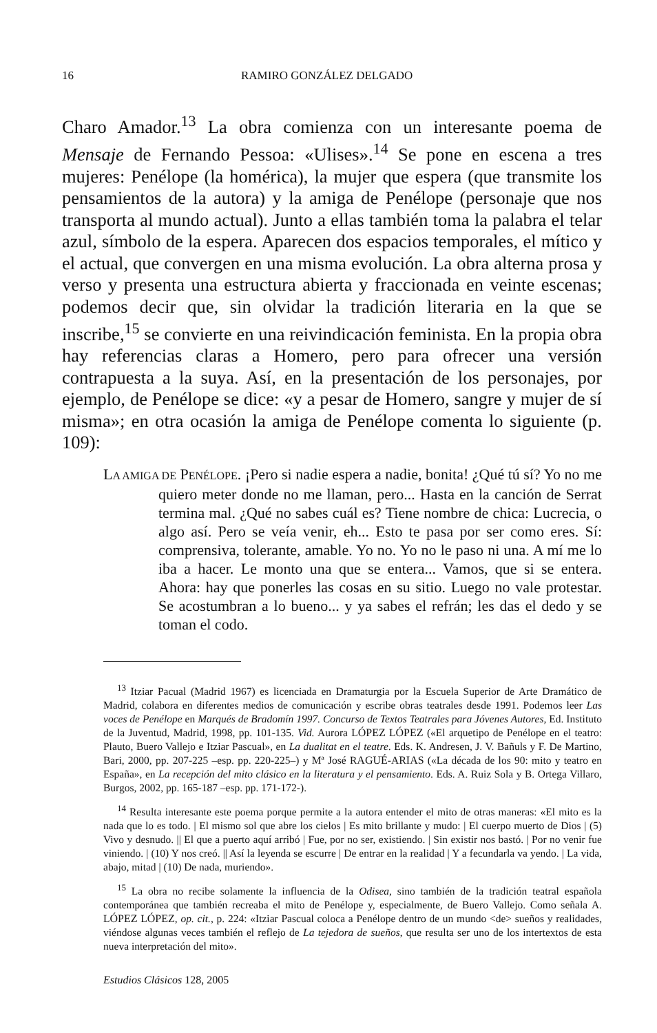16 RAMIRO GONZÁLEZ DELGADO
Charo Amador.<sup>13</sup> La obra comienza con un interesante poema de Mensaje de Fernando Pessoa: «Ulises».<sup>14</sup> Se pone en escena a tres mujeres: Penélope (la homérica), la mujer que espera (que transmite los pensamientos de la autora) y la amiga de Penélope (personaje que nos transporta al mundo actual). Junto a ellas también toma la palabra el telar azul, símbolo de la espera. Aparecen dos espacios temporales, el mítico y el actual, que convergen en una misma evolución. La obra alterna prosa y verso y presenta una estructura abierta y fraccionada en veinte escenas; podemos decir que, sin olvidar la tradición literaria en la que se inscribe,<sup>15</sup> se convierte en una reivindicación feminista. En la propia obra hay referencias claras a Homero, pero para ofrecer una versión contrapuesta a la suya. Así, en la presentación de los personajes, por ejemplo, de Penélope se dice: «y a pesar de Homero, sangre y mujer de sí misma»; en otra ocasión la amiga de Penélope comenta lo siguiente (p. 109):
LA AMIGA DE PENÉLOPE. ¡Pero si nadie espera a nadie, bonita! ¿Qué tú sí? Yo no me quiero meter donde no me llaman, pero... Hasta en la canción de Serrat termina mal. ¿Qué no sabes cuál es? Tiene nombre de chica: Lucrecia, o algo así. Pero se veía venir, eh... Esto te pasa por ser como eres. Sí: comprensiva, tolerante, amable. Yo no. Yo no le paso ni una. A mí me lo iba a hacer. Le monto una que se entera... Vamos, que si se entera. Ahora: hay que ponerles las cosas en su sitio. Luego no vale protestar. Se acostumbran a lo bueno... y ya sabes el refrán; les das el dedo y se toman el codo.
<sup>13</sup> Itziar Pacual (Madrid 1967) es licenciada en Dramaturgia por la Escuela Superior de Arte Dramático de Madrid, colabora en diferentes medios de comunicación y escribe obras teatrales desde 1991. Podemos leer Las voces de Penélope en Marqués de Bradomín 1997. Concurso de Textos Teatrales para Jóvenes Autores, Ed. Instituto de la Juventud, Madrid, 1998, pp. 101-135. Vid. Aurora LÓPEZ LÓPEZ («El arquetipo de Penélope en el teatro: Plauto, Buero Vallejo e Itziar Pascual», en La dualitat en el teatre. Eds. K. Andresen, J. V. Bañuls y F. De Martino, Bari, 2000, pp. 207-225 –esp. pp. 220-225–) y Mª José RAGUÉ-ARIAS («La década de los 90: mito y teatro en España», en La recepción del mito clásico en la literatura y el pensamiento. Eds. A. Ruiz Sola y B. Ortega Villaro, Burgos, 2002, pp. 165-187 –esp. pp. 171-172-).
<sup>14</sup> Resulta interesante este poema porque permite a la autora entender el mito de otras maneras: «El mito es la nada que lo es todo. | El mismo sol que abre los cielos | Es mito brillante y mudo: | El cuerpo muerto de Dios | (5) Vivo y desnudo. || El que a puerto aquí arribó | Fue, por no ser, existiendo. | Sin existir nos bastó. | Por no venir fue viniendo. | (10) Y nos creó. || Así la leyenda se escurre | De entrar en la realidad | Y a fecundarla va yendo. | La vida, abajo, mitad | (10) De nada, muriendo».
<sup>15</sup> La obra no recibe solamente la influencia de la Odisea, sino también de la tradición teatral española contemporánea que también recreaba el mito de Penélope y, especialmente, de Buero Vallejo. Como señala A. LÓPEZ LÓPEZ, op. cit., p. 224: «Itziar Pascual coloca a Penélope dentro de un mundo <de> sueños y realidades, viéndose algunas veces también el reflejo de La tejedora de sueños, que resulta ser uno de los intertextos de esta nueva interpretación del mito».
Estudios Clásicos 128, 2005